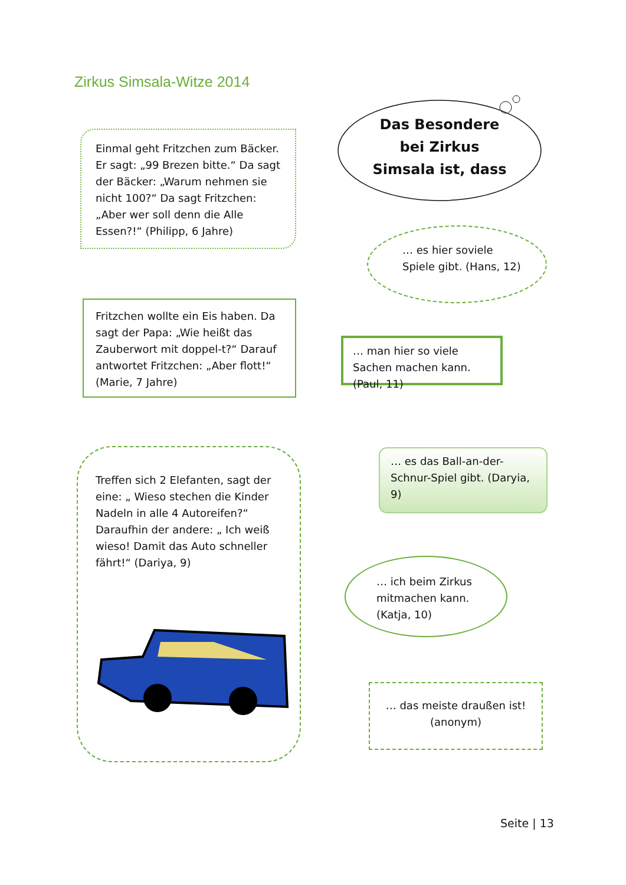Zirkus Simsala-Witze 2014
Einmal geht Fritzchen zum Bäcker. Er sagt: „99 Brezen bitte.“ Da sagt der Bäcker: „Warum nehmen sie nicht 100?“ Da sagt Fritzchen: „Aber wer soll denn die Alle Essen?!“ (Philipp, 6 Jahre)
Das Besondere
bei Zirkus
Simsala ist, dass
Fritzchen wollte ein Eis haben. Da sagt der Papa: „Wie heißt das Zauberwort mit doppel-t?“ Darauf antwortet Fritzchen: „Aber flott!“ (Marie, 7 Jahre)
… es hier soviele Spiele gibt. (Hans, 12)
… man hier so viele Sachen machen kann. (Paul, 11)
Treffen sich 2 Elefanten, sagt der eine: „ Wieso stechen die Kinder Nadeln in alle 4 Autoreifen?“ Daraufhin der andere: „ Ich weiß wieso! Damit das Auto schneller fährt!“ (Dariya, 9)
… es das Ball-an-der-Schnur-Spiel gibt. (Daryia, 9)
… ich beim Zirkus mitmachen kann. (Katja, 10)
… das meiste draußen ist!
(anonym)
Seite | 13